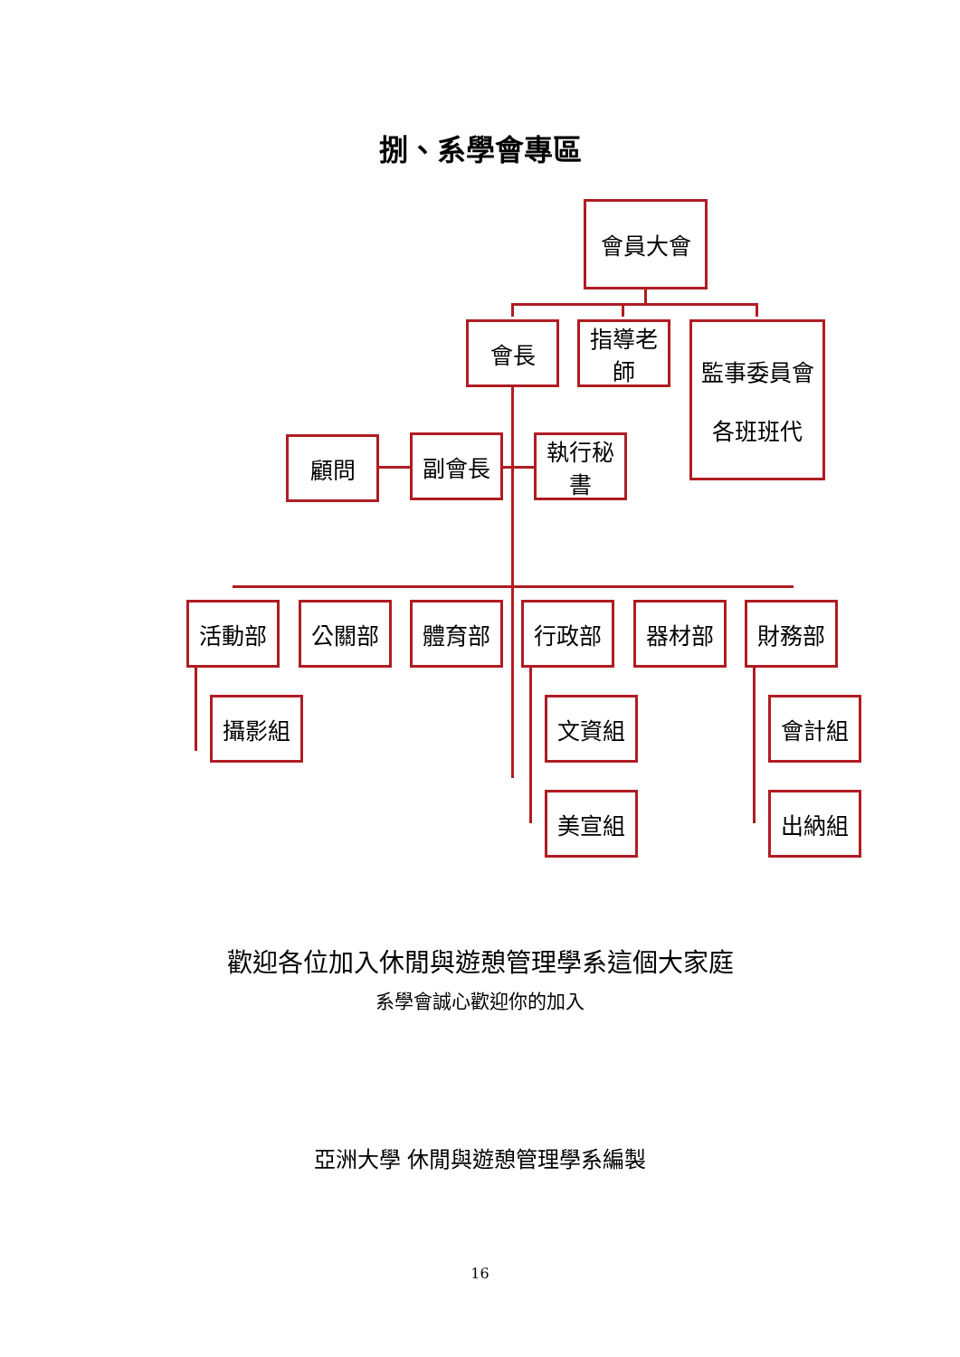捌、系學會專區
會員大會
會長 指導老師
監事委員會
各班班代
顧問 副會長 執行秘書
活動部 公關部 體育部 行政部 器材部 財務部
攝影組 文資組
美宣組
會計組
出納組
歡迎各位加入休閒與遊憩管理學系這個大家庭
系學會誠心歡迎你的加入
亞洲大學 休閒與遊憩管理學系編製
16